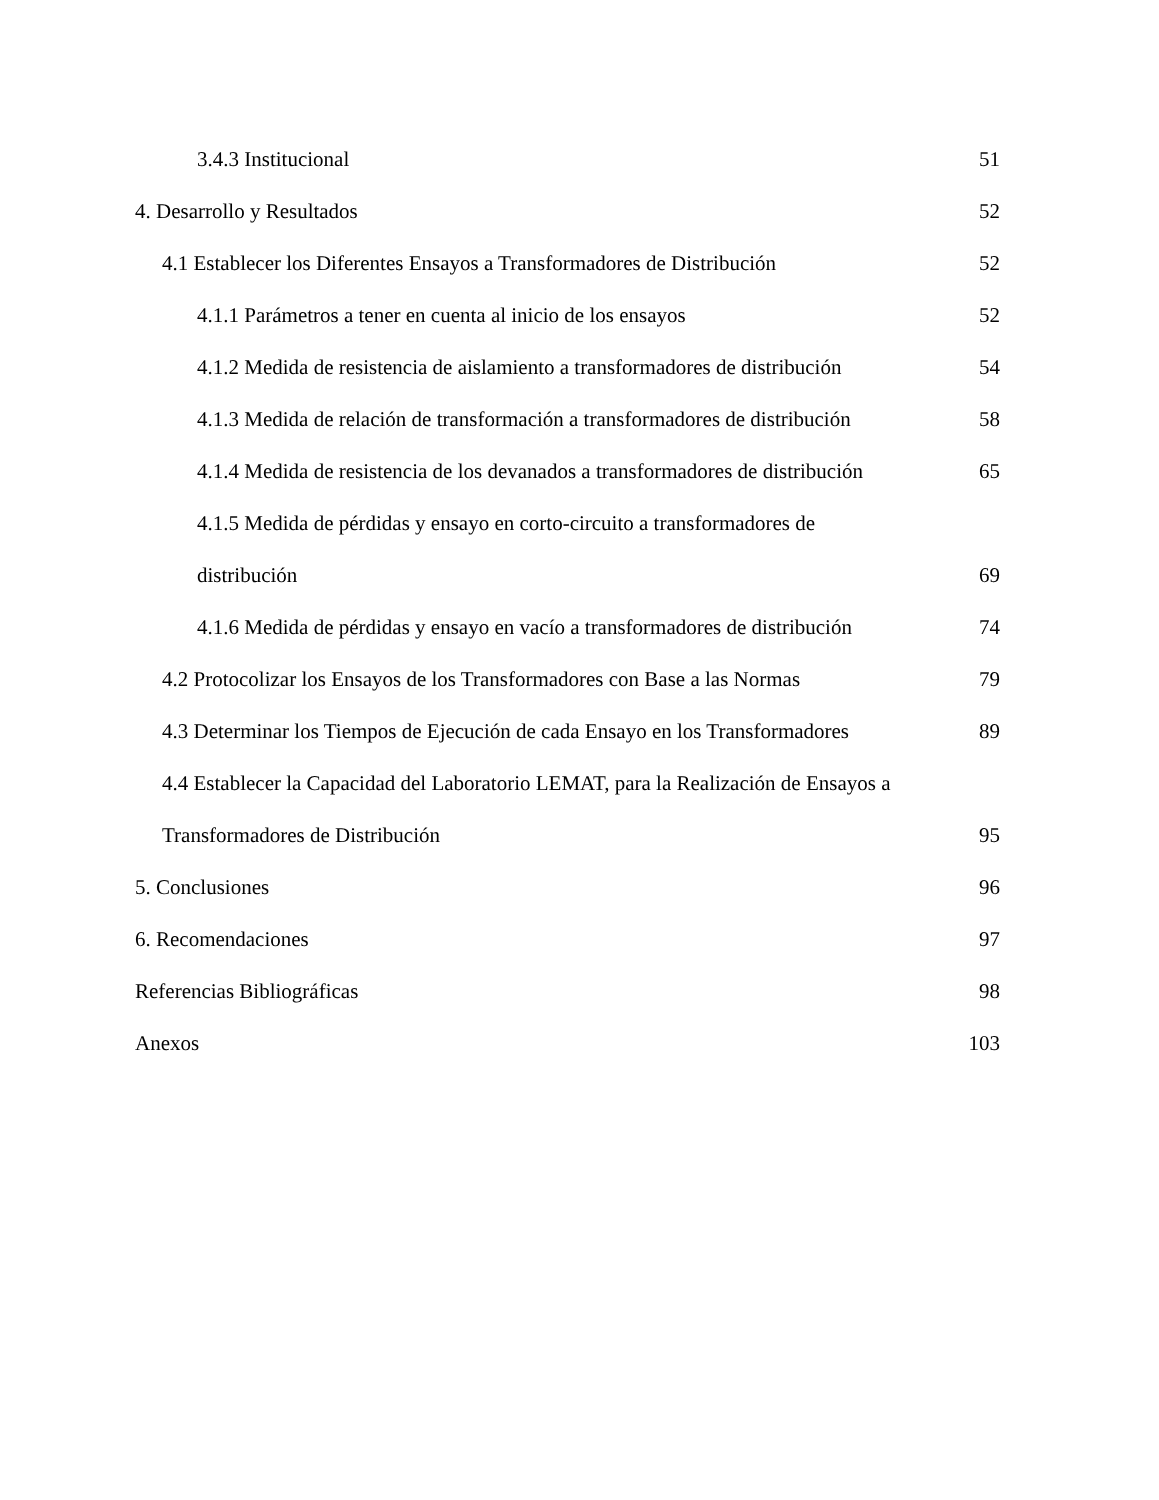3.4.3 Institucional 51
4. Desarrollo y Resultados 52
4.1 Establecer los Diferentes Ensayos a Transformadores de Distribución 52
4.1.1 Parámetros a tener en cuenta al inicio de los ensayos 52
4.1.2 Medida de resistencia de aislamiento a transformadores de distribución 54
4.1.3 Medida de relación de transformación a transformadores de distribución 58
4.1.4 Medida de resistencia de los devanados a transformadores de distribución 65
4.1.5 Medida de pérdidas y ensayo en corto-circuito a transformadores de
distribución 69
4.1.6 Medida de pérdidas y ensayo en vacío a transformadores de distribución 74
4.2 Protocolizar los Ensayos de los Transformadores con Base a las Normas 79
4.3 Determinar los Tiempos de Ejecución de cada Ensayo en los Transformadores 89
4.4 Establecer la Capacidad del Laboratorio LEMAT, para la Realización de Ensayos a
Transformadores de Distribución 95
5. Conclusiones 96
6. Recomendaciones 97
Referencias Bibliográficas 98
Anexos 103